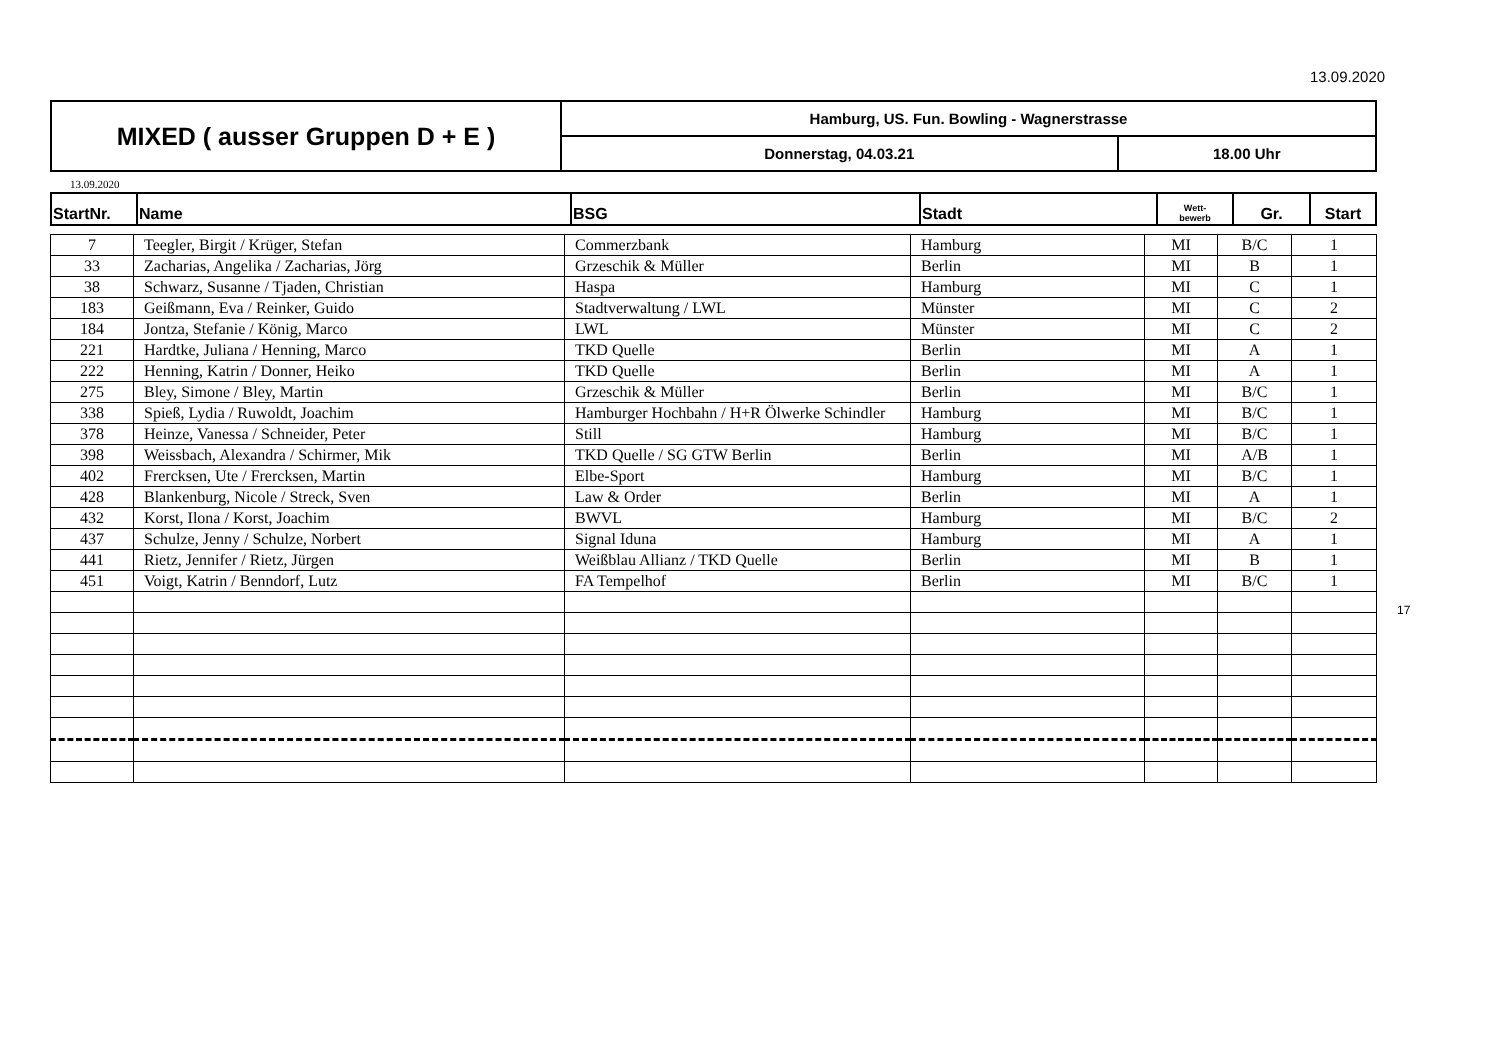13.09.2020
| MIXED ( ausser Gruppen D + E ) | Hamburg, US. Fun. Bowling - Wagnerstrasse | |
| | Donnerstag, 04.03.21 | 18.00 Uhr |
13.09.2020
| StartNr. | Name | BSG | Stadt | Wett- bewerb | Gr. | Start |
| --- | --- | --- | --- | --- | --- | --- |
| 7 | Teegler, Birgit / Krüger, Stefan | Commerzbank | Hamburg | MI | B/C | 1 |
| 33 | Zacharias, Angelika / Zacharias, Jörg | Grzeschik & Müller | Berlin | MI | B | 1 |
| 38 | Schwarz, Susanne / Tjaden, Christian | Haspa | Hamburg | MI | C | 1 |
| 183 | Geißmann, Eva / Reinker, Guido | Stadtverwaltung / LWL | Münster | MI | C | 2 |
| 184 | Jontza, Stefanie / König, Marco | LWL | Münster | MI | C | 2 |
| 221 | Hardtke, Juliana / Henning, Marco | TKD Quelle | Berlin | MI | A | 1 |
| 222 | Henning, Katrin / Donner, Heiko | TKD Quelle | Berlin | MI | A | 1 |
| 275 | Bley, Simone / Bley, Martin | Grzeschik & Müller | Berlin | MI | B/C | 1 |
| 338 | Spieß, Lydia / Ruwoldt, Joachim | Hamburger Hochbahn / H+R Ölwerke Schindler | Hamburg | MI | B/C | 1 |
| 378 | Heinze, Vanessa / Schneider, Peter | Still | Hamburg | MI | B/C | 1 |
| 398 | Weissbach, Alexandra / Schirmer, Mik | TKD Quelle / SG GTW Berlin | Berlin | MI | A/B | 1 |
| 402 | Frercksen, Ute / Frercksen, Martin | Elbe-Sport | Hamburg | MI | B/C | 1 |
| 428 | Blankenburg, Nicole / Streck, Sven | Law & Order | Berlin | MI | A | 1 |
| 432 | Korst, Ilona / Korst, Joachim | BWVL | Hamburg | MI | B/C | 2 |
| 437 | Schulze, Jenny / Schulze, Norbert | Signal Iduna | Hamburg | MI | A | 1 |
| 441 | Rietz, Jennifer / Rietz, Jürgen | Weißblau Allianz / TKD Quelle | Berlin | MI | B | 1 |
| 451 | Voigt, Katrin / Benndorf, Lutz | FA Tempelhof | Berlin | MI | B/C | 1 |
17